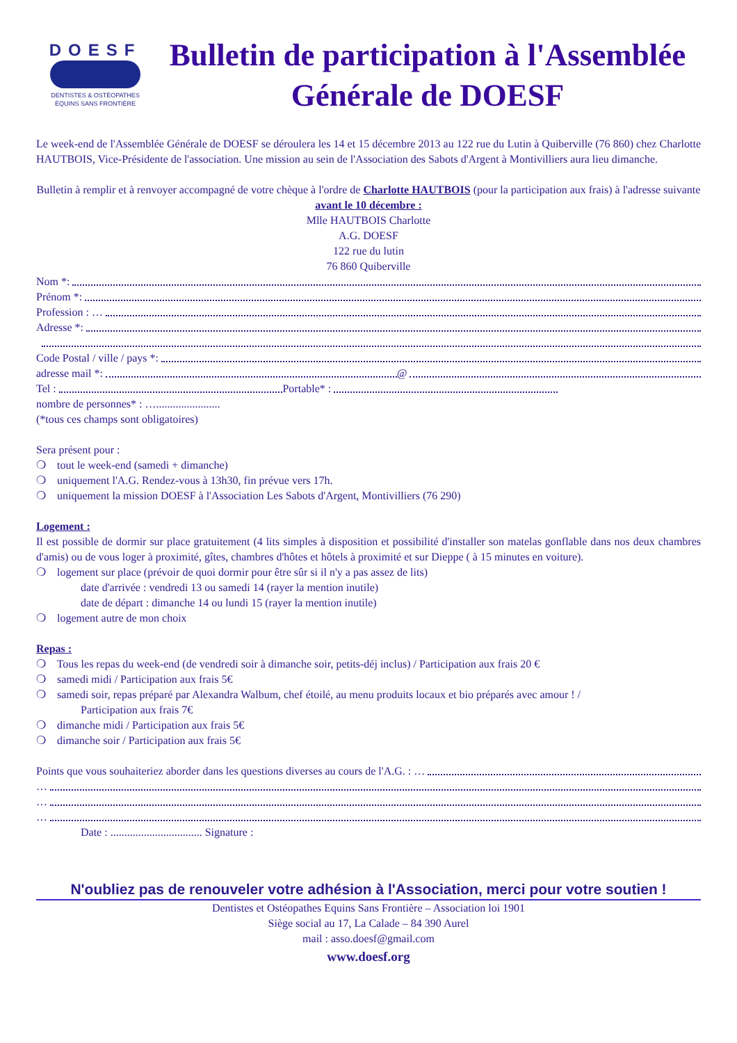DOESF
DENTISTES & OSTÉOPATHES
ÉQUINS SANS FRONTIÈRE
Bulletin de participation à l'Assemblée Générale de DOESF
Le week-end de l'Assemblée Générale de DOESF se déroulera les 14 et 15 décembre 2013 au 122 rue du Lutin à Quiberville (76 860) chez Charlotte HAUTBOIS, Vice-Présidente de l'association. Une mission au sein de l'Association des Sabots d'Argent à Montivilliers aura lieu dimanche.
Bulletin à remplir et à renvoyer accompagné de votre chèque à l'ordre de Charlotte HAUTBOIS (pour la participation aux frais) à l'adresse suivante avant le 10 décembre :
Mlle HAUTBOIS Charlotte
A.G. DOESF
122 rue du lutin
76 860 Quiberville
Nom *:
Prénom *:
Profession : …
Adresse *:
Code Postal / ville / pays *:
adresse mail *: @
Tel : Portable* :
nombre de personnes* : ….......................
(*tous ces champs sont obligatoires)
Sera présent pour :
❍ tout le week-end (samedi + dimanche)
❍ uniquement l'A.G. Rendez-vous à 13h30, fin prévue vers 17h.
❍ uniquement la mission DOESF à l'Association Les Sabots d'Argent, Montivilliers (76 290)
Logement :
Il est possible de dormir sur place gratuitement (4 lits simples à disposition et possibilité d'installer son matelas gonflable dans nos deux chambres d'amis) ou de vous loger à proximité, gîtes, chambres d'hôtes et hôtels à proximité et sur Dieppe ( à 15 minutes en voiture).
❍ logement sur place (prévoir de quoi dormir pour être sûr si il n'y a pas assez de lits)
date d'arrivée : vendredi 13 ou samedi 14 (rayer la mention inutile)
date de départ : dimanche 14 ou lundi 15 (rayer la mention inutile)
❍ logement autre de mon choix
Repas :
❍ Tous les repas du week-end (de vendredi soir à dimanche soir, petits-déj inclus) / Participation aux frais 20 €
❍ samedi midi / Participation aux frais 5€
❍ samedi soir, repas préparé par Alexandra Walbum, chef étoilé, au menu produits locaux et bio préparés avec amour ! /
Participation aux frais 7€
❍ dimanche midi / Participation aux frais 5€
❍ dimanche soir / Participation aux frais 5€
Points que vous souhaiteriez aborder dans les questions diverses au cours de l'A.G. : …
…
…
…
Date : ................................. Signature :
N'oubliez pas de renouveler votre adhésion à l'Association, merci pour votre soutien !
Dentistes et Ostéopathes Equins Sans Frontière – Association loi 1901
Siège social au 17, La Calade – 84 390 Aurel
mail : asso.doesf@gmail.com
www.doesf.org